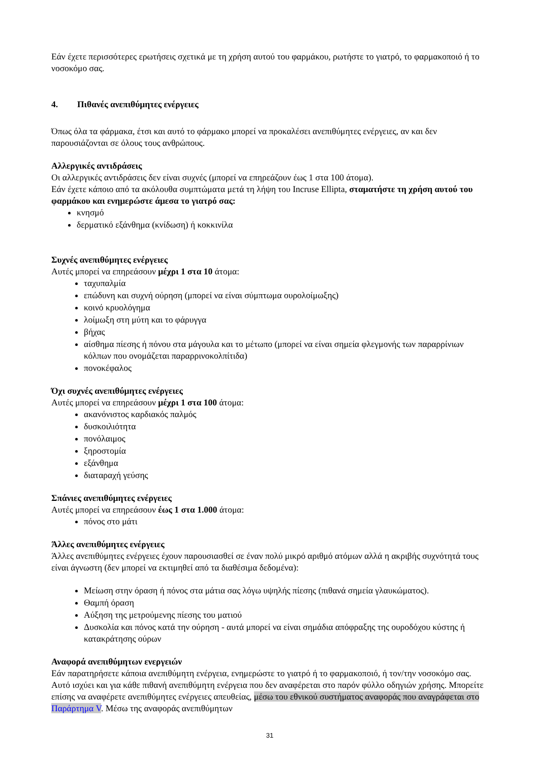Εάν έχετε περισσότερες ερωτήσεις σχετικά με τη χρήση αυτού του φαρμάκου, ρωτήστε το γιατρό, το φαρμακοποιό ή το νοσοκόμο σας.
4. Πιθανές ανεπιθύμητες ενέργειες
Όπως όλα τα φάρμακα, έτσι και αυτό το φάρμακο μπορεί να προκαλέσει ανεπιθύμητες ενέργειες, αν και δεν παρουσιάζονται σε όλους τους ανθρώπους.
Αλλεργικές αντιδράσεις
Οι αλλεργικές αντιδράσεις δεν είναι συχνές (μπορεί να επηρεάζουν έως 1 στα 100 άτομα).
Εάν έχετε κάποιο από τα ακόλουθα συμπτώματα μετά τη λήψη του Incruse Ellipta, σταματήστε τη χρήση αυτού του φαρμάκου και ενημερώστε άμεσα το γιατρό σας:
κνησμό
δερματικό εξάνθημα (κνίδωση) ή κοκκινίλα
Συχνές ανεπιθύμητες ενέργειες
Αυτές μπορεί να επηρεάσουν μέχρι 1 στα 10 άτομα:
ταχυπαλμία
επώδυνη και συχνή ούρηση (μπορεί να είναι σύμπτωμα ουρολοίμωξης)
κοινό κρυολόγημα
λοίμωξη στη μύτη και το φάρυγγα
βήχας
αίσθημα πίεσης ή πόνου στα μάγουλα και το μέτωπο (μπορεί να είναι σημεία φλεγμονής των παραρρίνιων κόλπων που ονομάζεται παραρρινοκολπίτιδα)
πονοκέφαλος
Όχι συχνές ανεπιθύμητες ενέργειες
Αυτές μπορεί να επηρεάσουν μέχρι 1 στα 100 άτομα:
ακανόνιστος καρδιακός παλμός
δυσκοιλιότητα
πονόλαιμος
ξηροστομία
εξάνθημα
διαταραχή γεύσης
Σπάνιες ανεπιθύμητες ενέργειες
Αυτές μπορεί να επηρεάσουν έως 1 στα 1.000 άτομα:
πόνος στο μάτι
Άλλες ανεπιθύμητες ενέργειες
Άλλες ανεπιθύμητες ενέργειες έχουν παρουσιασθεί σε έναν πολύ μικρό αριθμό ατόμων αλλά η ακριβής συχνότητά τους είναι άγνωστη (δεν μπορεί να εκτιμηθεί από τα διαθέσιμα δεδομένα):
Μείωση στην όραση ή πόνος στα μάτια σας λόγω υψηλής πίεσης (πιθανά σημεία γλαυκώματος).
Θαμπή όραση
Αύξηση της μετρούμενης πίεσης του ματιού
Δυσκολία και πόνος κατά την ούρηση - αυτά μπορεί να είναι σημάδια απόφραξης της ουροδόχου κύστης ή κατακράτησης ούρων
Αναφορά ανεπιθύμητων ενεργειών
Εάν παρατηρήσετε κάποια ανεπιθύμητη ενέργεια, ενημερώστε το γιατρό ή το φαρμακοποιό, ή τον/την νοσοκόμο σας. Αυτό ισχύει και για κάθε πιθανή ανεπιθύμητη ενέργεια που δεν αναφέρεται στο παρόν φύλλο οδηγιών χρήσης. Μπορείτε επίσης να αναφέρετε ανεπιθύμητες ενέργειες απευθείας, μέσω του εθνικού συστήματος αναφοράς που αναγράφεται στο Παράρτημα V. Μέσω της αναφοράς ανεπιθύμητων
31